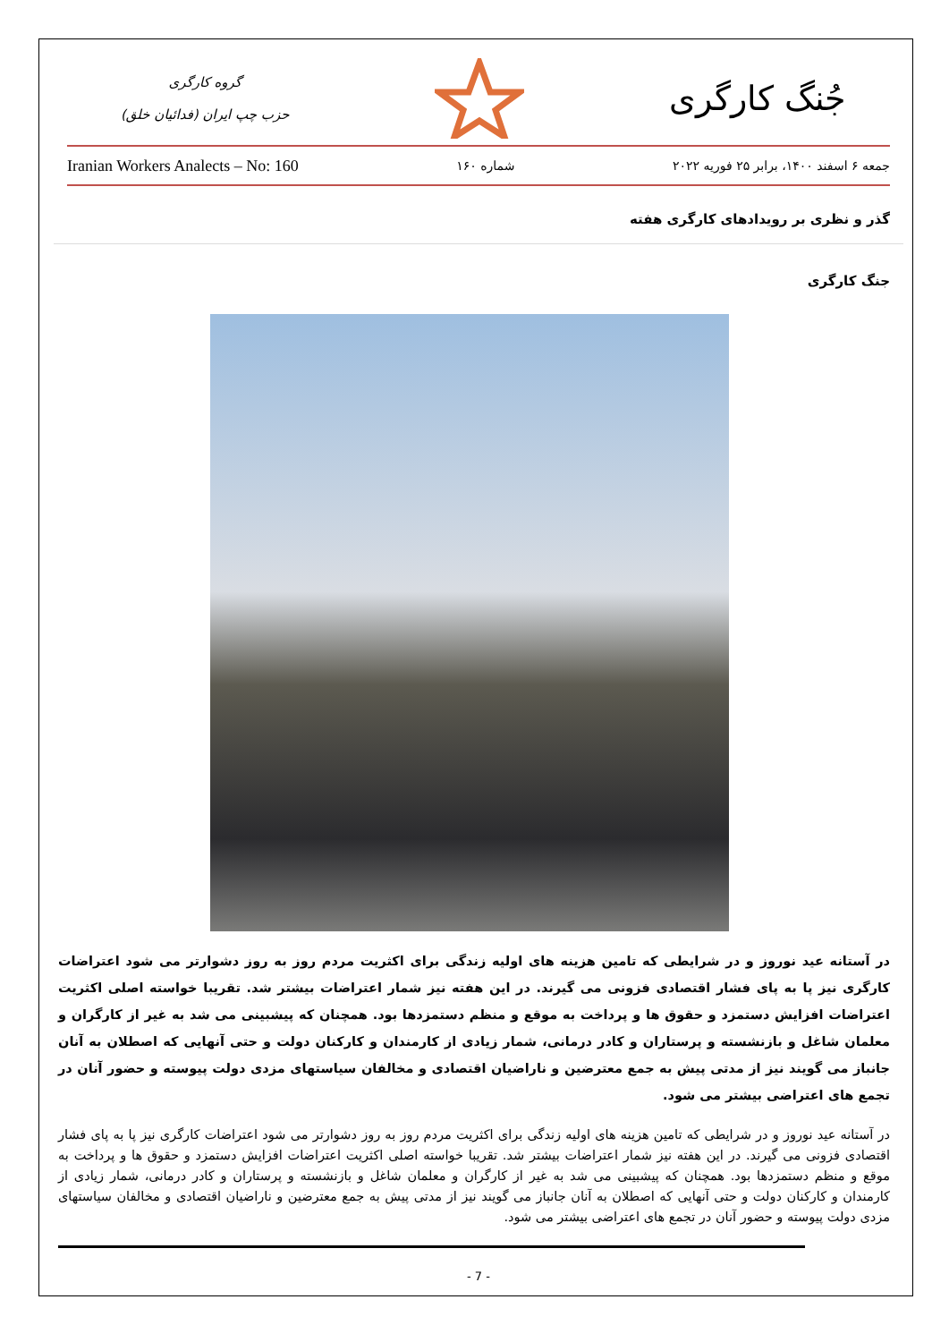جُنگ کارگری
گروه کارگری
حزب چپ ایران (فدائیان خلق)
Iranian Workers Analects – No: 160 شماره ۱۶۰ جمعه ۶ اسفند ۱۴۰۰، برابر ۲۵ فوریه ۲۰۲۲
گذر و نظری بر رویدادهای کارگری هفته
جنگ کارگری
در آستانه عید نوروز و در شرایطی که تامین هزینه های اولیه زندگی برای اکثریت مردم روز به روز دشوارتر می شود اعتراضات کارگری نیز پا به پای فشار اقتصادی فزونی می گیرند. در این هفته نیز شمار اعتراضات بیشتر شد. تقریبا خواسته اصلی اکثریت اعتراضات افزایش دستمزد و حقوق ها و پرداخت به موقع و منظم دستمزدها بود. همچنان که پیشبینی می شد به غیر از کارگران و معلمان شاغل و بازنشسته و پرستاران و کادر درمانی، شمار زیادی از کارمندان و کارکنان دولت و حتی آنهایی که اصطلان به آنان جانباز می گویند نیز از مدتی پیش به جمع معترضین و ناراضیان اقتصادی و مخالفان سیاستهای مزدی دولت پیوسته و حضور آنان در تجمع های اعتراضی بیشتر می شود.
در آستانه عید نوروز و در شرایطی که تامین هزینه های اولیه زندگی برای اکثریت مردم روز به روز دشوارتر می شود اعتراضات کارگری نیز پا به پای فشار اقتصادی فزونی می گیرند. در این هفته نیز شمار اعتراضات بیشتر شد. تقریبا خواسته اصلی اکثریت اعتراضات افزایش دستمزد و حقوق ها و پرداخت به موقع و منظم دستمزدها بود. همچنان که پیشبینی می شد به غیر از کارگران و معلمان شاغل و بازنشسته و پرستاران و کادر درمانی، شمار زیادی از کارمندان و کارکنان دولت و حتی آنهایی که اصطلان به آنان جانباز می گویند نیز از مدتی پیش به جمع معترضین و ناراضیان اقتصادی و مخالفان سیاستهای مزدی دولت پیوسته و حضور آنان در تجمع های اعتراضی بیشتر می شود.
- 7 -